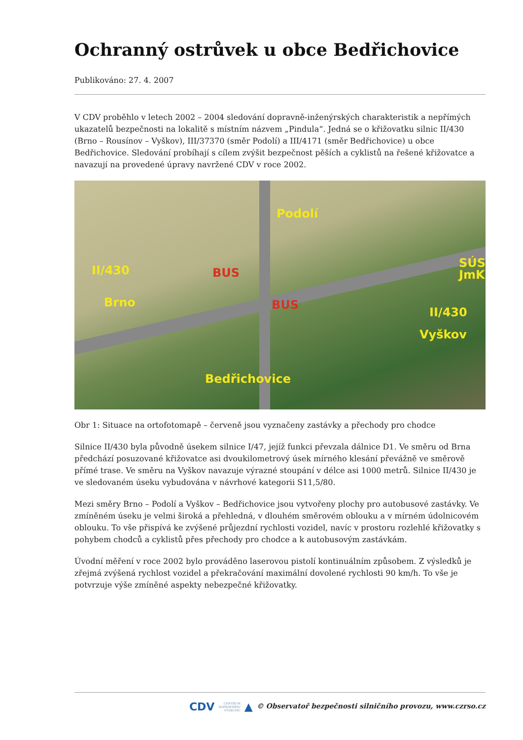Ochranný ostrůvek u obce Bedřichovice
Publikováno: 27. 4. 2007
V CDV proběhlo v letech 2002 – 2004 sledování dopravně-inženýrských charakteristik a nepřímých ukazatelů bezpečnosti na lokalitě s místním názvem „Pindula“. Jedná se o křižovatku silnic II/430 (Brno – Rousínov – Vyškov), III/37370 (směr Podolí) a III/4171 (směr Bedřichovice) u obce Bedřichovice. Sledování probíhají s cílem zvýšit bezpečnost pěších a cyklistů na řešené křižovatce a navazují na provedené úpravy navržené CDV v roce 2002.
Podolí
SÚS
JmK II/430
Brno
BUS
BUS
II/430
Vyškov
Bedřichovice
Obr 1: Situace na ortofotomapě – červeně jsou vyznačeny zastávky a přechody pro chodce
Silnice II/430 byla původně úsekem silnice I/47, jejíž funkci převzala dálnice D1. Ve směru od Brna předchází posuzované křižovatce asi dvoukilometrový úsek mírného klesání převážně ve směrově přímé trase. Ve směru na Vyškov navazuje výrazné stoupání v délce asi 1000 metrů. Silnice II/430 je ve sledovaném úseku vybudována v návrhové kategorii S11,5/80.
Mezi směry Brno – Podolí a Vyškov – Bedřichovice jsou vytvořeny plochy pro autobusové zastávky. Ve zmíněném úseku je velmi široká a přehledná, v dlouhém směrovém oblouku a v mírném údolnicovém oblouku. To vše přispívá ke zvýšené průjezdní rychlosti vozidel, navíc v prostoru rozlehlé křižovatky s pohybem chodců a cyklistů přes přechody pro chodce a k autobusovým zastávkám.
Úvodní měření v roce 2002 bylo prováděno laserovou pistolí kontinuálním způsobem. Z výsledků je zřejmá zvýšená rychlost vozidel a překračování maximální dovolené rychlosti 90 km/h. To vše je potvrzuje výše zmíněné aspekty nebezpečné křižovatky.
CDV CENTRUM
DOPRAVNÍHO
VÝZKUMU ▲ © Observatoř bezpečnosti silničního provozu, www.czrso.cz